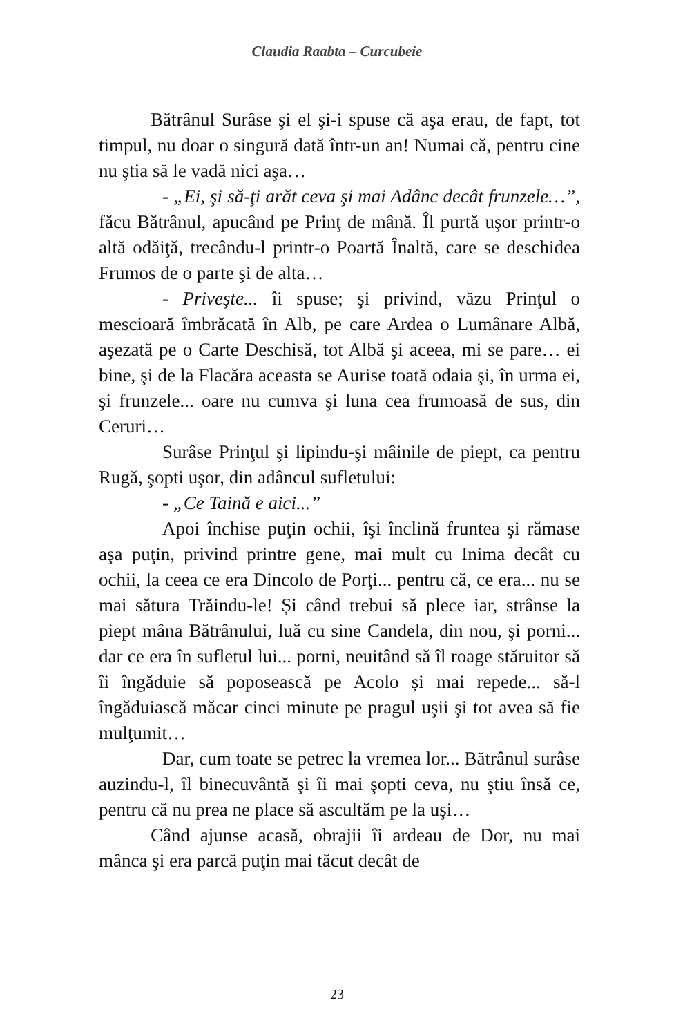Claudia Raabta – Curcubeie
Bătrânul Surâse şi el şi-i spuse că aşa erau, de fapt, tot timpul, nu doar o singură dată într-un an! Numai că, pentru cine nu ştia să le vadă nici aşa…
- „Ei, şi să-ţi arăt ceva şi mai Adânc decât frunzele…”, făcu Bătrânul, apucând pe Prinţ de mână. Îl purtă uşor printr-o altă odăiţă, trecându-l printr-o Poartă Înaltă, care se deschidea Frumos de o parte şi de alta…
- Priveşte... îi spuse; şi privind, văzu Prinţul o mescioară îmbrăcată în Alb, pe care Ardea o Lumânare Albă, aşezată pe o Carte Deschisă, tot Albă şi aceea, mi se pare… ei bine, şi de la Flacăra aceasta se Aurise toată odaia şi, în urma ei, şi frunzele... oare nu cumva şi luna cea frumoasă de sus, din Ceruri…
Surâse Prinţul şi lipindu-şi mâinile de piept, ca pentru Rugă, şopti uşor, din adâncul sufletului:
- „Ce Taină e aici...”
Apoi închise puţin ochii, îşi înclină fruntea şi rămase aşa puţin, privind printre gene, mai mult cu Inima decât cu ochii, la ceea ce era Dincolo de Porţi... pentru că, ce era... nu se mai sătura Trăindu-le! Și când trebui să plece iar, strânse la piept mâna Bătrânului, luă cu sine Candela, din nou, şi porni... dar ce era în sufletul lui... porni, neuitând să îl roage stăruitor să îi îngăduie să poposească pe Acolo și mai repede... să-l îngăduiască măcar cinci minute pe pragul uşii şi tot avea să fie mulţumit…
Dar, cum toate se petrec la vremea lor... Bătrânul surâse auzindu-l, îl binecuvântă şi îi mai şopti ceva, nu ştiu însă ce, pentru că nu prea ne place să ascultăm pe la uşi…
Când ajunse acasă, obrajii îi ardeau de Dor, nu mai mânca şi era parcă puţin mai tăcut decât de
23